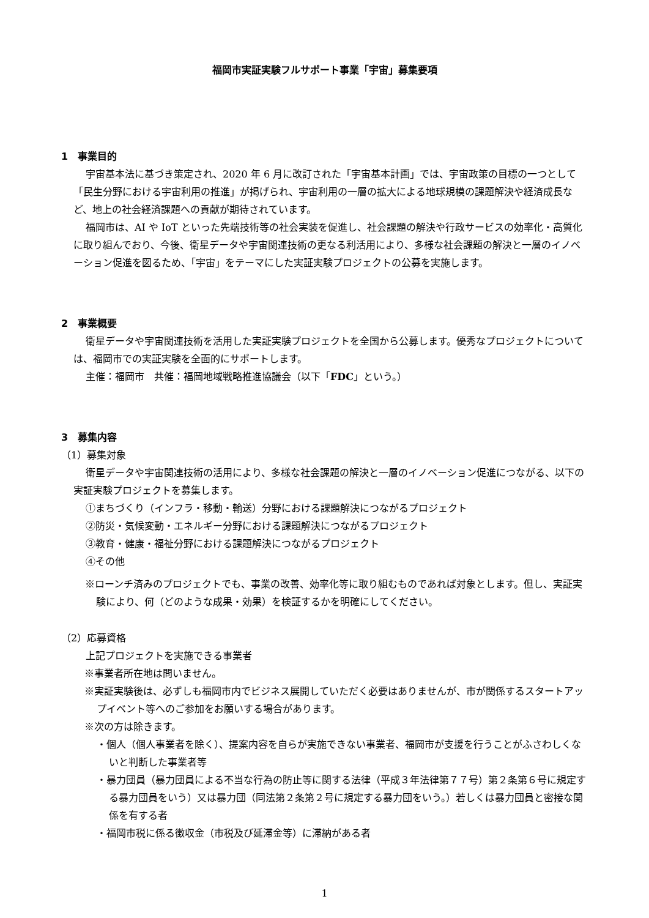福岡市実証実験フルサポート事業「宇宙」募集要項
1　事業目的
宇宙基本法に基づき策定され、2020 年 6 月に改訂された「宇宙基本計画」では、宇宙政策の目標の一つとして「民生分野における宇宙利用の推進」が掲げられ、宇宙利用の一層の拡大による地球規模の課題解決や経済成長など、地上の社会経済課題への貢献が期待されています。
福岡市は、AI や IoT といった先端技術等の社会実装を促進し、社会課題の解決や行政サービスの効率化・高質化に取り組んでおり、今後、衛星データや宇宙関連技術の更なる利活用により、多様な社会課題の解決と一層のイノベーション促進を図るため、「宇宙」をテーマにした実証実験プロジェクトの公募を実施します。
2　事業概要
衛星データや宇宙関連技術を活用した実証実験プロジェクトを全国から公募します。優秀なプロジェクトについては、福岡市での実証実験を全面的にサポートします。
主催：福岡市　共催：福岡地域戦略推進協議会（以下「FDC」という。）
3　募集内容
（1）募集対象
衛星データや宇宙関連技術の活用により、多様な社会課題の解決と一層のイノベーション促進につながる、以下の実証実験プロジェクトを募集します。
①まちづくり（インフラ・移動・輸送）分野における課題解決につながるプロジェクト
②防災・気候変動・エネルギー分野における課題解決につながるプロジェクト
③教育・健康・福祉分野における課題解決につながるプロジェクト
④その他
※ローンチ済みのプロジェクトでも、事業の改善、効率化等に取り組むものであれば対象とします。但し、実証実験により、何（どのような成果・効果）を検証するかを明確にしてください。
（2）応募資格
上記プロジェクトを実施できる事業者
※事業者所在地は問いません。
※実証実験後は、必ずしも福岡市内でビジネス展開していただく必要はありませんが、市が関係するスタートアップイベント等へのご参加をお願いする場合があります。
※次の方は除きます。
・個人（個人事業者を除く）、提案内容を自らが実施できない事業者、福岡市が支援を行うことがふさわしくないと判断した事業者等
・暴力団員（暴力団員による不当な行為の防止等に関する法律（平成３年法律第７７号）第２条第６号に規定する暴力団員をいう）又は暴力団（同法第２条第２号に規定する暴力団をいう。）若しくは暴力団員と密接な関係を有する者
・福岡市税に係る徴収金（市税及び延滞金等）に滞納がある者
1